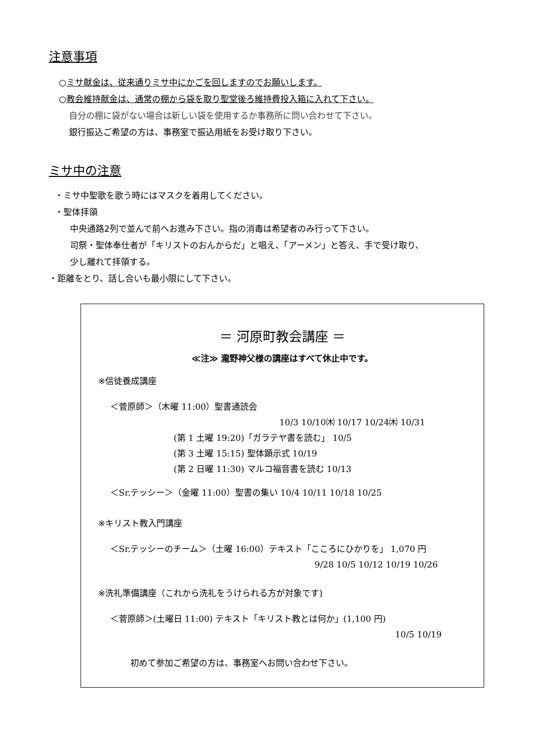注意事項
○ミサ献金は、従来通りミサ中にかごを回しますのでお願いします。
○教会維持献金は、通常の棚から袋を取り聖堂後ろ維持費投入箱に入れて下さい。
自分の棚に袋がない場合は新しい袋を使用するか事務所に問い合わせて下さい。
銀行振込ご希望の方は、事務室で振込用紙をお受け取り下さい。
ミサ中の注意
・ミサ中聖歌を歌う時にはマスクを着用してください。
・聖体拝領
中央通路2列で並んで前へお進み下さい。指の消毒は希望者のみ行って下さい。
司祭・聖体奉仕者が「キリストのおんからだ」と唱え、「アーメン」と答え、手で受け取り、
少し離れて拝領する。
・距離をとり、話し合いも最小限にして下さい。
＝ 河原町教会講座 ＝
≪注≫ 瀧野神父様の講座はすべて休止中です。
※信徒養成講座
＜菅原師＞（木曜 11:00）聖書通読会
10/3 10/10㈭ 10/17 10/24㈭ 10/31
(第 1 土曜 19:20)「ガラテヤ書を読む」 10/5
(第 3 土曜 15:15) 聖体顕示式 10/19
(第 2 日曜 11:30) マルコ福音書を読む 10/13
＜Sr.テッシー＞（金曜 11:00）聖書の集い 10/4 10/11 10/18 10/25
※キリスト教入門講座
＜Sr.テッシーのチーム＞（土曜 16:00）テキスト「こころにひかりを」 1,070 円
9/28 10/5 10/12 10/19 10/26
※洗礼準備講座（これから洗礼をうけられる方が対象です)
＜菅原師＞(土曜日 11:00) テキスト「キリスト教とは何か」(1,100 円)
10/5 10/19
初めて参加ご希望の方は、事務室へお問い合わせ下さい。